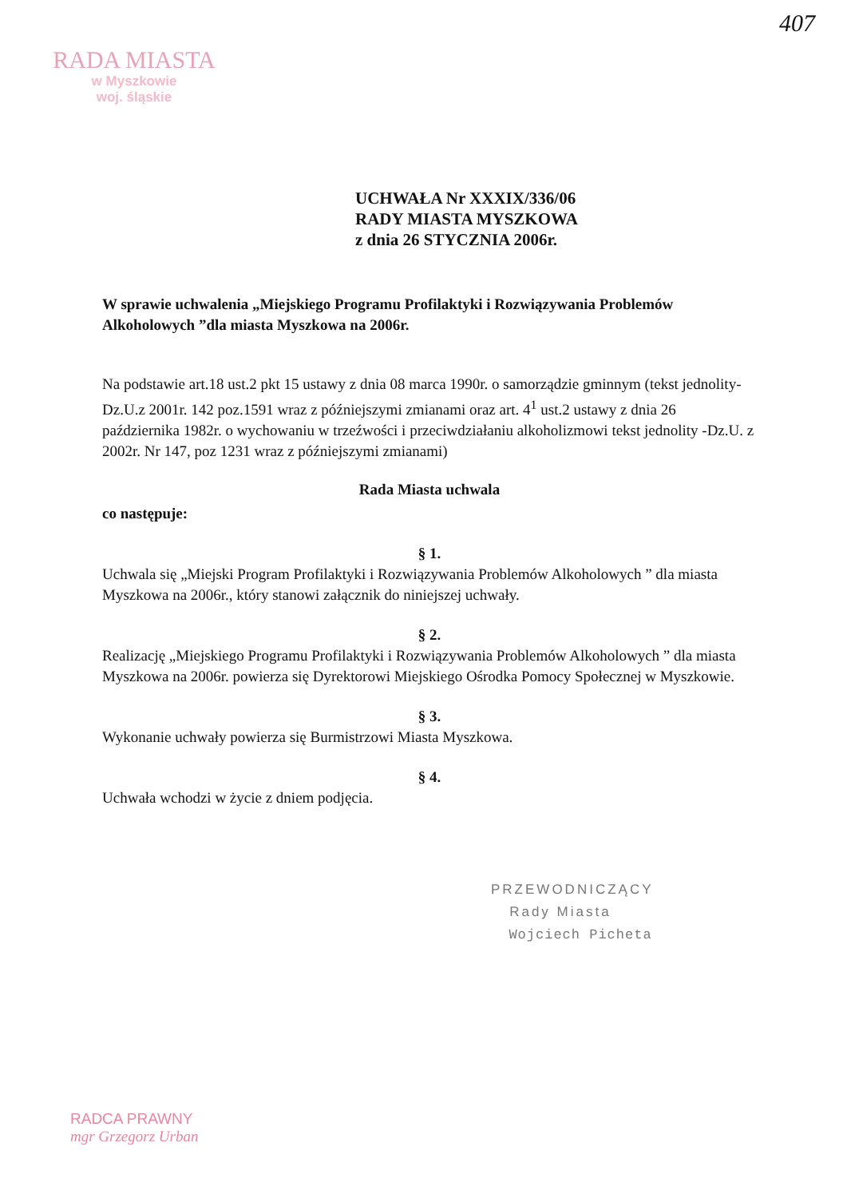407
RADA MIASTA
w Myszkowie
woj. śląskie
UCHWAŁA Nr XXXIX/336/06
RADY MIASTA MYSZKOWA
z dnia 26 STYCZNIA 2006r.
W sprawie uchwalenia „Miejskiego Programu Profilaktyki i Rozwiązywania Problemów Alkoholowych ”dla miasta Myszkowa na 2006r.
Na podstawie art.18 ust.2 pkt 15 ustawy z dnia 08 marca 1990r. o samorządzie gminnym (tekst jednolity-Dz.U.z 2001r. 142 poz.1591 wraz z późniejszymi zmianami oraz art. 4<sup>1</sup> ust.2 ustawy z dnia 26 października 1982r. o wychowaniu w trzeźwości i przeciwdziałaniu alkoholizmowi tekst jednolity -Dz.U. z 2002r. Nr 147, poz 1231 wraz z późniejszymi zmianami)
Rada Miasta uchwala
co następuje:
§ 1.
Uchwala się „Miejski Program Profilaktyki i Rozwiązywania Problemów Alkoholowych ” dla miasta Myszkowa na 2006r., który stanowi załącznik do niniejszej uchwały.
§ 2.
Realizację „Miejskiego Programu Profilaktyki i Rozwiązywania Problemów Alkoholowych ” dla miasta Myszkowa na 2006r. powierza się Dyrektorowi Miejskiego Ośrodka Pomocy Społecznej w Myszkowie.
§ 3.
Wykonanie uchwały powierza się Burmistrzowi Miasta Myszkowa.
§ 4.
Uchwała wchodzi w życie z dniem podjęcia.
PRZEWODNICZĄCY
Rady Miasta
Wojciech Picheta
RADCA PRAWNY
mgr Grzegorz Urban